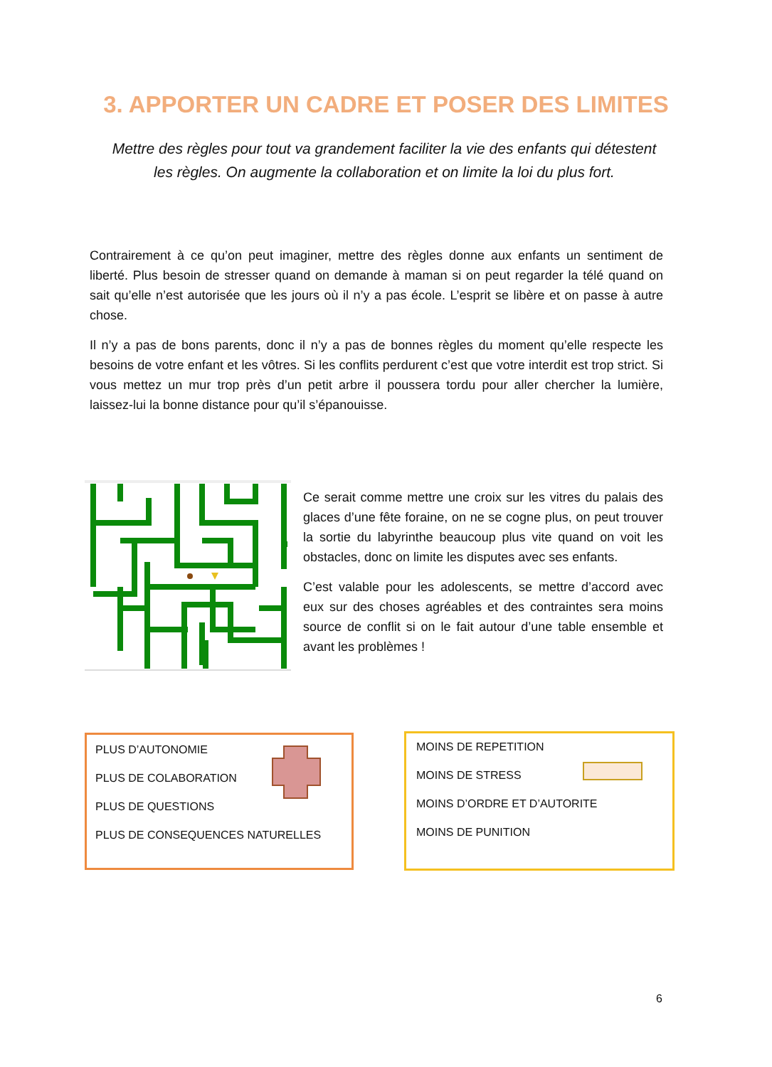3. APPORTER UN CADRE ET POSER DES LIMITES
Mettre des règles pour tout va grandement faciliter la vie des enfants qui détestent les règles. On augmente la collaboration et on limite la loi du plus fort.
Contrairement à ce qu’on peut imaginer, mettre des règles donne aux enfants un sentiment de liberté. Plus besoin de stresser quand on demande à maman si on peut regarder la télé quand on sait qu’elle n’est autorisée que les jours où il n’y a pas école. L’esprit se libère et on passe à autre chose.
Il n’y a pas de bons parents, donc il n’y a pas de bonnes règles du moment qu’elle respecte les besoins de votre enfant et les vôtres. Si les conflits perdurent c’est que votre interdit est trop strict. Si vous mettez un mur trop près d’un petit arbre il poussera tordu pour aller chercher la lumière, laissez-lui la bonne distance pour qu’il s’épanouisse.
Ce serait comme mettre une croix sur les vitres du palais des glaces d’une fête foraine, on ne se cogne plus, on peut trouver la sortie du labyrinthe beaucoup plus vite quand on voit les obstacles, donc on limite les disputes avec ses enfants.
C’est valable pour les adolescents, se mettre d’accord avec eux sur des choses agréables et des contraintes sera moins source de conflit si on le fait autour d’une table ensemble et avant les problèmes !
PLUS D’AUTONOMIE
PLUS DE COLABORATION
PLUS DE QUESTIONS
PLUS DE CONSEQUENCES NATURELLES
MOINS DE REPETITION
MOINS DE STRESS
MOINS D’ORDRE ET D’AUTORITE
MOINS DE PUNITION
6